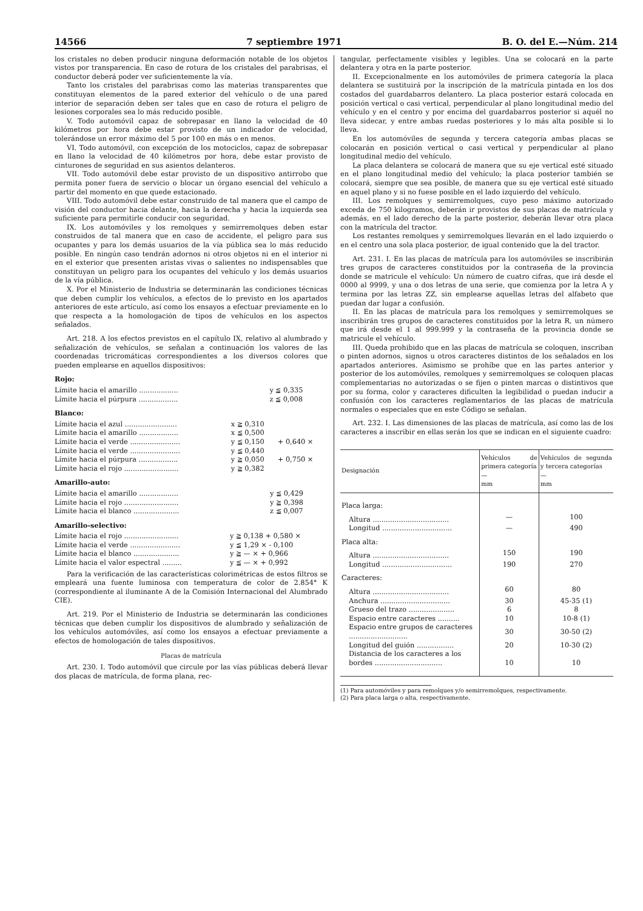14566 7 septiembre 1971 B. O. del E.—Núm. 214
los cristales no deben producir ninguna deformación notable de los objetos vistos por transparencia. En caso de rotura de los cristales del parabrisas, el conductor deberá poder ver suficientemente la vía.
Tanto los cristales del parabrisas como las materias transparentes que constituyan elementos de la pared exterior del vehículo o de una pared interior de separación deben ser tales que en caso de rotura el peligro de lesiones corporales sea lo más reducido posible.
V. Todo automóvil capaz de sobrepasar en llano la velocidad de 40 kilómetros por hora debe estar provisto de un indicador de velocidad, tolerándose un error máximo del 5 por 100 en más o en menos.
VI. Todo automóvil, con excepción de los motociclos, capaz de sobrepasar en llano la velocidad de 40 kilómetros por hora, debe estar provisto de cinturones de seguridad en sus asientos delanteros.
VII. Todo automóvil debe estar provisto de un dispositivo antirrobo que permita poner fuera de servicio o blocar un órgano esencial del vehículo a partir del momento en que quede estacionado.
VIII. Todo automóvil debe estar construido de tal manera que el campo de visión del conductor hacia delante, hacia la derecha y hacia la izquierda sea suficiente para permitirle conducir con seguridad.
IX. Los automóviles y los remolques y semirremolques deben estar construidos de tal manera que en caso de accidente, el peligro para sus ocupantes y para los demás usuarios de la vía pública sea lo más reducido posible. En ningún caso tendrán adornos ni otros objetos ni en el interior ni en el exterior que presenten aristas vivas o salientes no indispensables que constituyan un peligro para los ocupantes del vehículo y los demás usuarios de la vía pública.
X. Por el Ministerio de Industria se determinarán las condiciones técnicas que deben cumplir los vehículos, a efectos de lo previsto en los apartados anteriores de este artículo, así como los ensayos a efectuar previamente en lo que respecta a la homologación de tipos de vehículos en los aspectos señalados.
Art. 218. A los efectos previstos en el capítulo IX, relativo al alumbrado y señalización de vehículos, se señalan a continuación los valores de las coordenadas tricromáticas correspondientes a los diversos colores que pueden emplearse en aquellos dispositivos:
Rojo:
| Límite hacia el amarillo .................. | y ≦ 0,335 | |
| Límite hacia el púrpura .................. | z ≦ 0,008 | |
Blanco:
| Límite hacia el azul ........................ | x ≧ 0,310 | |
| Límite hacia el amarillo .................. | x ≦ 0,500 | |
| Límite hacia el verde ....................... | y ≦ 0,150 | + 0,640 × |
| Límite hacia el verde ....................... | y ≦ 0,440 | |
| Límite hacia el púrpura .................. | y ≧ 0,050 | + 0,750 × |
| Límite hacia el rojo ......................... | y ≧ 0,382 | |
Amarillo-auto:
| Límite hacia el amarillo .................. | y ≦ 0,429 |
| Límite hacia el rojo ......................... | y ≧ 0,398 |
| Límite hacia el blanco ..................... | z ≦ 0,007 |
Amarillo-selectivo:
| Límite hacia el rojo ......................... | y ≧ 0,138 + 0,580 × |
| Límite hacia el verde ....................... | y ≦ 1,29 × - 0,100 |
| Límite hacia el blanco ..................... | y ≧ — × + 0,966 |
| Límite hacia el valor espectral ......... | y ≦ — × + 0,992 |
Para la verificación de las características colorimétricas de estos filtros se empleará una fuente luminosa con temperatura de color de 2.854° K (correspondiente al iluminante A de la Comisión Internacional del Alumbrado CIE).
Art. 219. Por el Ministerio de Industria se determinarán las condiciones técnicas que deben cumplir los dispositivos de alumbrado y señalización de los vehículos automóviles, así como los ensayos a efectuar previamente a efectos de homologación de tales dispositivos.
Placas de matrícula
Art. 230. I. Todo automóvil que circule por las vías públicas deberá llevar dos placas de matrícula, de forma plana, rec-
tangular, perfectamente visibles y legibles. Una se colocará en la parte delantera y otra en la parte posterior.
II. Excepcionalmente en los automóviles de primera categoría la placa delantera se sustituirá por la inscripción de la matrícula pintada en los dos costados del guardabarros delantero. La placa posterior estará colocada en posición vertical o casi vertical, perpendicular al plano longitudinal medio del vehículo y en el centro y por encima del guardabarros posterior si aquél no lleva sidecar, y entre ambas ruedas posteriores y lo más alta posible si lo lleva.
En los automóviles de segunda y tercera categoría ambas placas se colocarán en posición vertical o casi vertical y perpendicular al plano longitudinal medio del vehículo.
La placa delantera se colocará de manera que su eje vertical esté situado en el plano longitudinal medio del vehículo; la placa posterior también se colocará, siempre que sea posible, de manera que su eje vertical esté situado en aquel plano y si no fuese posible en el lado izquierdo del vehículo.
III. Los remolques y semirremolques, cuyo peso máximo autorizado exceda de 750 kilogramos, deberán ir provistos de sus placas de matrícula y además, en el lado derecho de la parte posterior, deberán llevar otra placa con la matrícula del tractor.
Los restantes remolques y semirremolques llevarán en el lado izquierdo o en el centro una sola placa posterior, de igual contenido que la del tractor.
Art. 231. I. En las placas de matrícula para los automóviles se inscribirán tres grupos de caracteres constituidos por la contraseña de la provincia donde se matricule el vehículo: Un número de cuatro cifras, que irá desde el 0000 al 9999, y una o dos letras de una serie, que comienza por la letra A y termina por las letras ZZ, sin emplearse aquellas letras del alfabeto que puedan dar lugar a confusión.
II. En las placas de matrícula para los remolques y semirremolques se inscribirán tres grupos de caracteres constituidos por la letra R, un número que irá desde el 1 al 999.999 y la contraseña de la provincia donde se matricule el vehículo.
III. Queda prohibido que en las placas de matrícula se coloquen, inscriban o pinten adornos, signos u otros caracteres distintos de los señalados en los apartados anteriores. Asimismo se prohíbe que en las partes anterior y posterior de los automóviles, remolques y semirremolques se coloquen placas complementarias no autorizadas o se fijen o pinten marcas o distintivos que por su forma, color y caracteres dificulten la legibilidad o puedan inducir a confusión con los caracteres reglamentarios de las placas de matrícula normales o especiales que en este Código se señalan.
Art. 232. I. Las dimensiones de las placas de matrícula, así como las de los caracteres a inscribir en ellas serán los que se indican en el siguiente cuadro:
| Designación | Vehículos de primera categoría — mm | Vehículos de segunda y tercera categorías — mm |
| --- | --- | --- |
| Placa larga: | | |
| Altura ................................... | — | 100 |
| Longitud ................................ | — | 490 |
| Placa alta: | | |
| Altura ................................... | 150 | 190 |
| Longitud ................................ | 190 | 270 |
| Caracteres: | | |
| Altura ................................... | 60 | 80 |
| Anchura ................................ | 30 | 45-35 (1) |
| Grueso del trazo ..................... | 6 | 8 |
| Espacio entre caracteres .......... | 10 | 10-8 (1) |
| Espacio entre grupos de caracteres ........................... | 30 | 30-50 (2) |
| Longitud del guión ................. | 20 | 10-30 (2) |
| Distancia de los caracteres a los bordes ............................... | 10 | 10 |
(1) Para automóviles y para remolques y/o semirremolques, respectivamente.
(2) Para placa larga o alta, respectivamente.